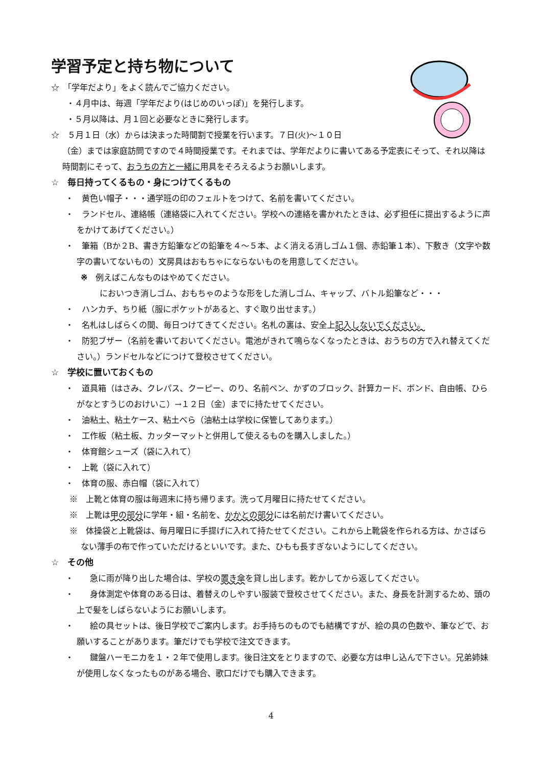学習予定と持ち物について
☆　「学年だより」をよく読んでご協力ください。
・４月中は、毎週「学年だより(はじめのいっぽ)」を発行します。
・５月以降は、月１回と必要なときに発行します。
☆　５月１日（水）からは決まった時間割で授業を行います。７日(火)～１０日
（金）までは家庭訪問ですので４時間授業です。それまでは、学年だよりに書いてある予定表にそって、それ以降は時間割にそって、おうちの方と一緒に用具をそろえるようお願いします。
☆　毎日持ってくるもの・身につけてくるもの
・　黄色い帽子・・・通学班の印のフェルトをつけて、名前を書いてください。
・　ランドセル、連絡帳（連絡袋に入れてください。学校への連絡を書かれたときは、必ず担任に提出するように声をかけてあげてください。）
・　筆箱（Bか２B、書き方鉛筆などの鉛筆を４～５本、よく消える消しゴム１個、赤鉛筆１本）、下敷き（文字や数字の書いてないもの）文房具はおもちゃにならないものを用意してください。
※　例えばこんなものはやめてください。
においつき消しゴム、おもちゃのような形をした消しゴム、キャップ、バトル鉛筆など・・・
・　ハンカチ、ちり紙（服にポケットがあると、すぐ取り出せます。）
・　名札はしばらくの間、毎日つけてきてください。名札の裏は、安全上記入しないでください。
・　防犯ブザー（名前を書いておいてください。電池がきれて鳴らなくなったときは、おうちの方で入れ替えてください。）ランドセルなどにつけて登校させてください。
☆　学校に置いておくもの
・　道具箱（はさみ、クレパス、クーピー、のり、名前ペン、かずのブロック、計算カード、ボンド、自由帳、ひらがなとすうじのおけいこ）→１２日（金）までに持たせてください。
・　油粘土、粘土ケース、粘土べら（油粘土は学校に保管してあります。）
・　工作板（粘土板、カッターマットと併用して使えるものを購入しました。）
・　体育館シューズ（袋に入れて）
・　上靴（袋に入れて）
・　体育の服、赤白帽（袋に入れて）
※　上靴と体育の服は毎週末に持ち帰ります。洗って月曜日に持たせてください。
※　上靴は甲の部分に学年・組・名前を、かかとの部分には名前だけ書いてください。
※　体操袋と上靴袋は、毎月曜日に手提げに入れて持たせてください。これから上靴袋を作られる方は、かさばらない薄手の布で作っていただけるといいです。また、ひもも長すぎないようにしてください。
☆　その他
・　　急に雨が降り出した場合は、学校の置き傘を貸し出します。乾かしてから返してください。
・　　身体測定や体育のある日は、着替えのしやすい服装で登校させてください。また、身長を計測するため、頭の上で髪をしばらないようにお願いします。
・　　絵の具セットは、後日学校でご案内します。お手持ちのものでも結構ですが、絵の具の色数や、筆などで、お願いすることがあります。筆だけでも学校で注文できます。
・　　鍵盤ハーモニカを１・２年で使用します。後日注文をとりますので、必要な方は申し込んで下さい。兄弟姉妹が使用しなくなったものがある場合、歌口だけでも購入できます。
4